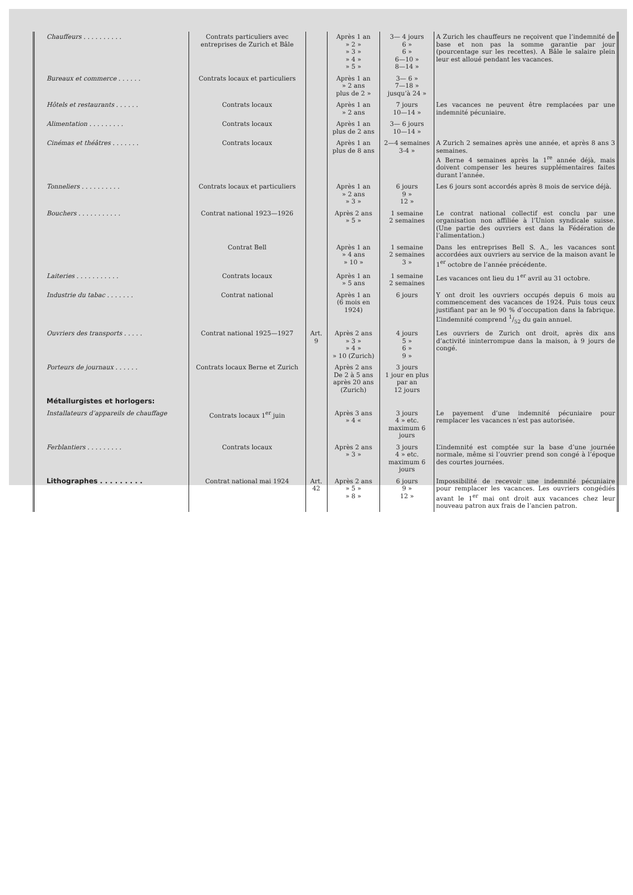| Chauffeurs . . . . . . . . . . | Contrats particuliers avec entreprises de Zurich et Bâle | | Après 1 an » 2 » » 3 » » 4 » » 5 » | 3— 4 jours 6 » 6 » 6—10 » 8—14 » | A Zurich les chauffeurs ne reçoivent que l’indemnité de base et non pas la somme garantie par jour (pourcentage sur les recettes). A Bâle le salaire plein leur est alloué pendant les vacances. |
| Bureaux et commerce . . . . . . | Contrats locaux et particuliers | | Après 1 an » 2 ans plus de 2 » | 3— 6 » 7—18 » jusqu’à 24 » | |
| Hôtels et restaurants . . . . . . | Contrats locaux | | Après 1 an » 2 ans | 7 jours 10—14 » | Les vacances ne peuvent être remplacées par une indemnité pécuniaire. |
| Alimentation . . . . . . . . . | Contrats locaux | | Après 1 an plus de 2 ans | 3— 6 jours 10—14 » | |
| Cinémas et théâtres . . . . . . . | Contrats locaux | | Après 1 an plus de 8 ans | 2—4 semaines 3-4 » | A Zurich 2 semaines après une année, et après 8 ans 3 semaines. A Berne 4 semaines après la 1<sup>re</sup> année déjà, mais doivent compenser les heures supplémentaires faites durant l’année. |
| Tonneliers . . . . . . . . . . | Contrats locaux et particuliers | | Après 1 an » 2 ans » 3 » | 6 jours 9 » 12 » | Les 6 jours sont accordés après 8 mois de service déjà. |
| Bouchers . . . . . . . . . . . | Contrat national 1923—1926 | | Après 2 ans » 5 » | 1 semaine 2 semaines | Le contrat national collectif est conclu par une organisation non affiliée à l’Union syndicale suisse. (Une partie des ouvriers est dans la Fédération de l’alimentation.) |
| | Contrat Bell | | Après 1 an » 4 ans » 10 » | 1 semaine 2 semaines 3 » | Dans les entreprises Bell S. A., les vacances sont accordées aux ouvriers au service de la maison avant le 1<sup>er</sup> octobre de l’année précédente. |
| Laiteries . . . . . . . . . . . | Contrats locaux | | Après 1 an » 5 ans | 1 semaine 2 semaines | Les vacances ont lieu du 1<sup>er</sup> avril au 31 octobre. |
| Industrie du tabac . . . . . . . | Contrat national | | Après 1 an (6 mois en 1924) | 6 jours | Y ont droit les ouvriers occupés depuis 6 mois au commencement des vacances de 1924. Puis tous ceux justifiant par an le 90 % d’occupation dans la fabrique. L’indemnité comprend 1/52 du gain annuel. |
| Ouvriers des transports . . . . . | Contrat national 1925—1927 | Art. 9 | Après 2 ans » 3 » » 4 » » 10 (Zurich) | 4 jours 5 » 6 » 9 » | Les ouvriers de Zurich ont droit, après dix ans d’activité ininterrompue dans la maison, à 9 jours de congé. |
| Porteurs de journaux . . . . . . | Contrats locaux Berne et Zurich | | Après 2 ans De 2 à 5 ans après 20 ans (Zurich) | 3 jours 1 jour en plus par an 12 jours | |
| Métallurgistes et horlogers: | | | | | |
| Installateurs d’appareils de chauffage | Contrats locaux 1<sup>er</sup> juin | | Après 3 ans » 4 « | 3 jours 4 » etc. maximum 6 jours | Le payement d’une indemnité pécuniaire pour remplacer les vacances n’est pas autorisée. |
| Ferblantiers . . . . . . . . . | Contrats locaux | | Après 2 ans » 3 » | 3 jours 4 » etc. maximum 6 jours | L’indemnité est comptée sur la base d’une journée normale, même si l’ouvrier prend son congé à l’époque des courtes journées. |
| Lithographes . . . . . . . . . | Contrat national mai 1924 | Art. 42 | Après 2 ans » 5 » » 8 » | 6 jours 9 » 12 » | Impossibilité de recevoir une indemnité pécuniaire pour remplacer les vacances. Les ouvriers congédiés avant le 1<sup>er</sup> mai ont droit aux vacances chez leur nouveau patron aux frais de l’ancien patron. |